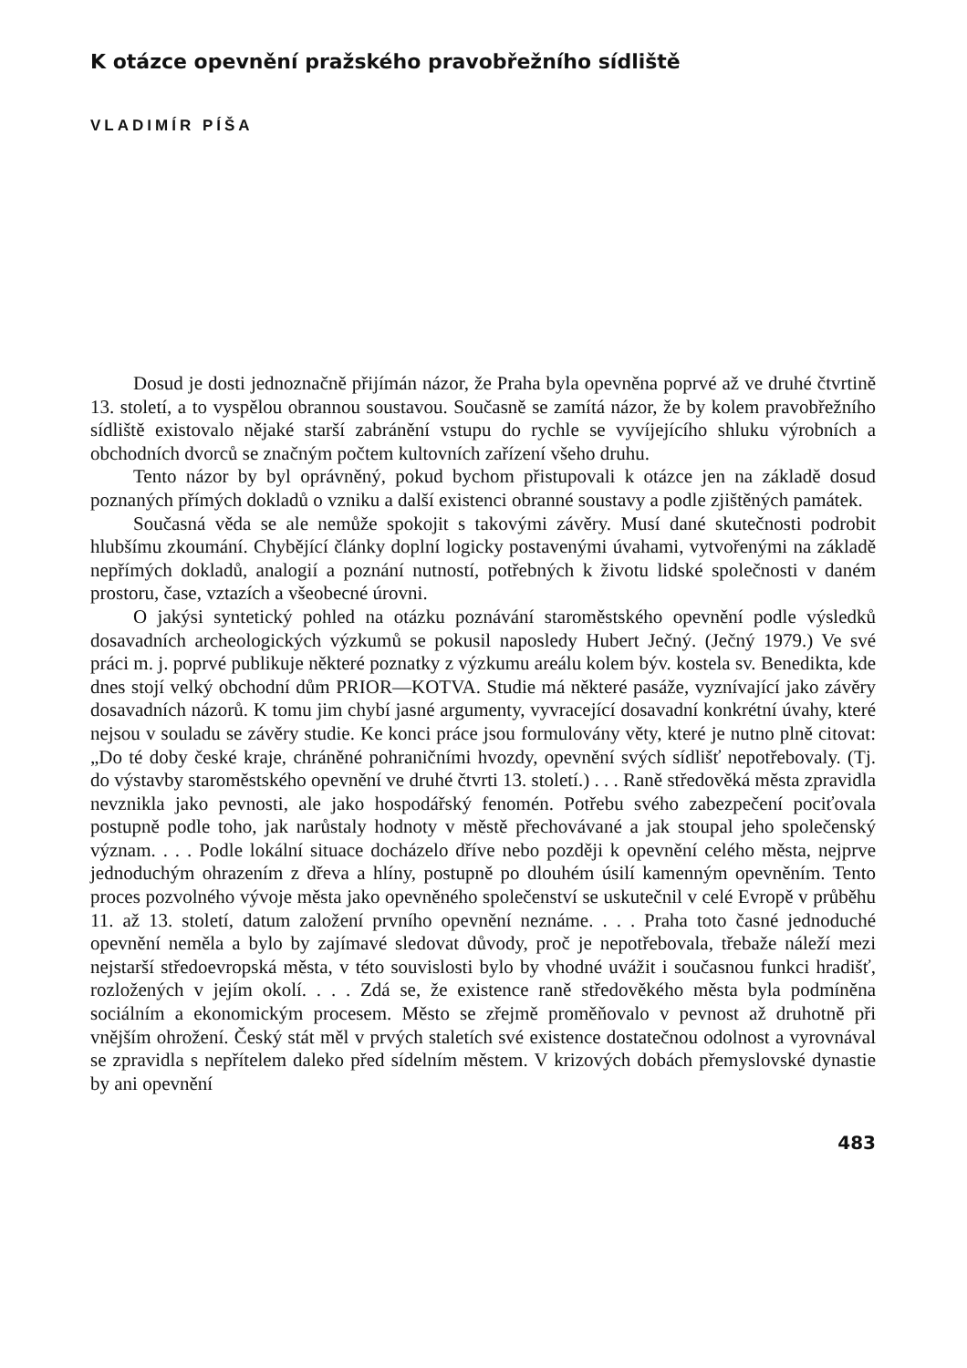K otázce opevnění pražského pravobřežního sídliště
VLADIMÍR PÍŠA
Dosud je dosti jednoznačně přijímán názor, že Praha byla opevněna poprvé až ve druhé čtvrtině 13. století, a to vyspělou obrannou soustavou. Současně se zamítá názor, že by kolem pravobřežního sídliště existovalo nějaké starší zabránění vstupu do rychle se vyvíjejícího shluku výrobních a obchodních dvorců se značným počtem kultovních zařízení všeho druhu.
Tento názor by byl oprávněný, pokud bychom přistupovali k otázce jen na základě dosud poznaných přímých dokladů o vzniku a další existenci obranné soustavy a podle zjištěných památek.
Současná věda se ale nemůže spokojit s takovými závěry. Musí dané skutečnosti podrobit hlubšímu zkoumání. Chybějící články doplní logicky postavenými úvahami, vytvořenými na základě nepřímých dokladů, analogií a poznání nutností, potřebných k životu lidské společnosti v daném prostoru, čase, vztazích a všeobecné úrovni.
O jakýsi syntetický pohled na otázku poznávání staroměstského opevnění podle výsledků dosavadních archeologických výzkumů se pokusil naposledy Hubert Ječný. (Ječný 1979.) Ve své práci m. j. poprvé publikuje některé poznatky z výzkumu areálu kolem býv. kostela sv. Benedikta, kde dnes stojí velký obchodní dům PRIOR—KOTVA. Studie má některé pasáže, vyznívající jako závěry dosavadních názorů. K tomu jim chybí jasné argumenty, vyvracející dosavadní konkrétní úvahy, které nejsou v souladu se závěry studie. Ke konci práce jsou formulovány věty, které je nutno plně citovat: „Do té doby české kraje, chráněné pohraničními hvozdy, opevnění svých sídlišť nepotřebovaly. (Tj. do výstavby staroměstského opevnění ve druhé čtvrti 13. století.) . . . Raně středověká města zpravidla nevznikla jako pevnosti, ale jako hospodářský fenomén. Potřebu svého zabezpečení pociťovala postupně podle toho, jak narůstaly hodnoty v městě přechovávané a jak stoupal jeho společenský význam. . . . Podle lokální situace docházelo dříve nebo později k opevnění celého města, nejprve jednoduchým ohrazením z dřeva a hlíny, postupně po dlouhém úsilí kamenným opevněním. Tento proces pozvolného vývoje města jako opevněného společenství se uskutečnil v celé Evropě v průběhu 11. až 13. století, datum založení prvního opevnění neznáme. . . . Praha toto časné jednoduché opevnění neměla a bylo by zajímavé sledovat důvody, proč je nepotřebovala, třebaže náleží mezi nejstarší středoevropská města, v této souvislosti bylo by vhodné uvážit i současnou funkci hradišť, rozložených v jejím okolí. . . . Zdá se, že existence raně středověkého města byla podmíněna sociálním a ekonomickým procesem. Město se zřejmě proměňovalo v pevnost až druhotně při vnějším ohrožení. Český stát měl v prvých staletích své existence dostatečnou odolnost a vyrovnával se zpravidla s nepřítelem daleko před sídelním městem. V krizových dobách přemyslovské dynastie by ani opevnění
483